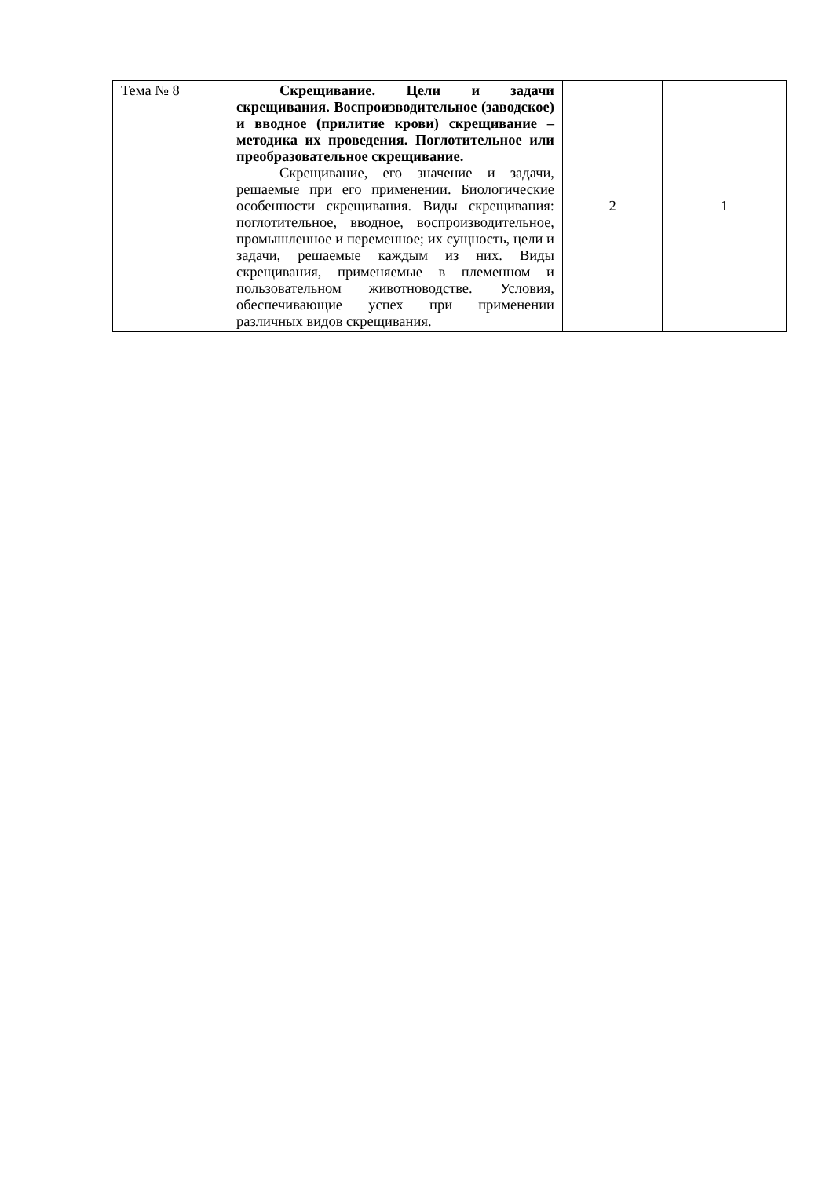| Тема № 8 | Скрещивание. Цели и задачи скрещивания. Воспроизводительное (заводское) и вводное (прилитие крови) скрещивание – методика их проведения. Поглотительное или преобразовательное скрещивание. Скрещивание, его значение и задачи, решаемые при его применении. Биологические особенности скрещивания. Виды скрещивания: поглотительное, вводное, воспроизводительное, промышленное и переменное; их сущность, цели и задачи, решаемые каждым из них. Виды скрещивания, применяемые в племенном и пользовательном животноводстве. Условия, обеспечивающие успех при применении различных видов скрещивания. | 2 | 1 |